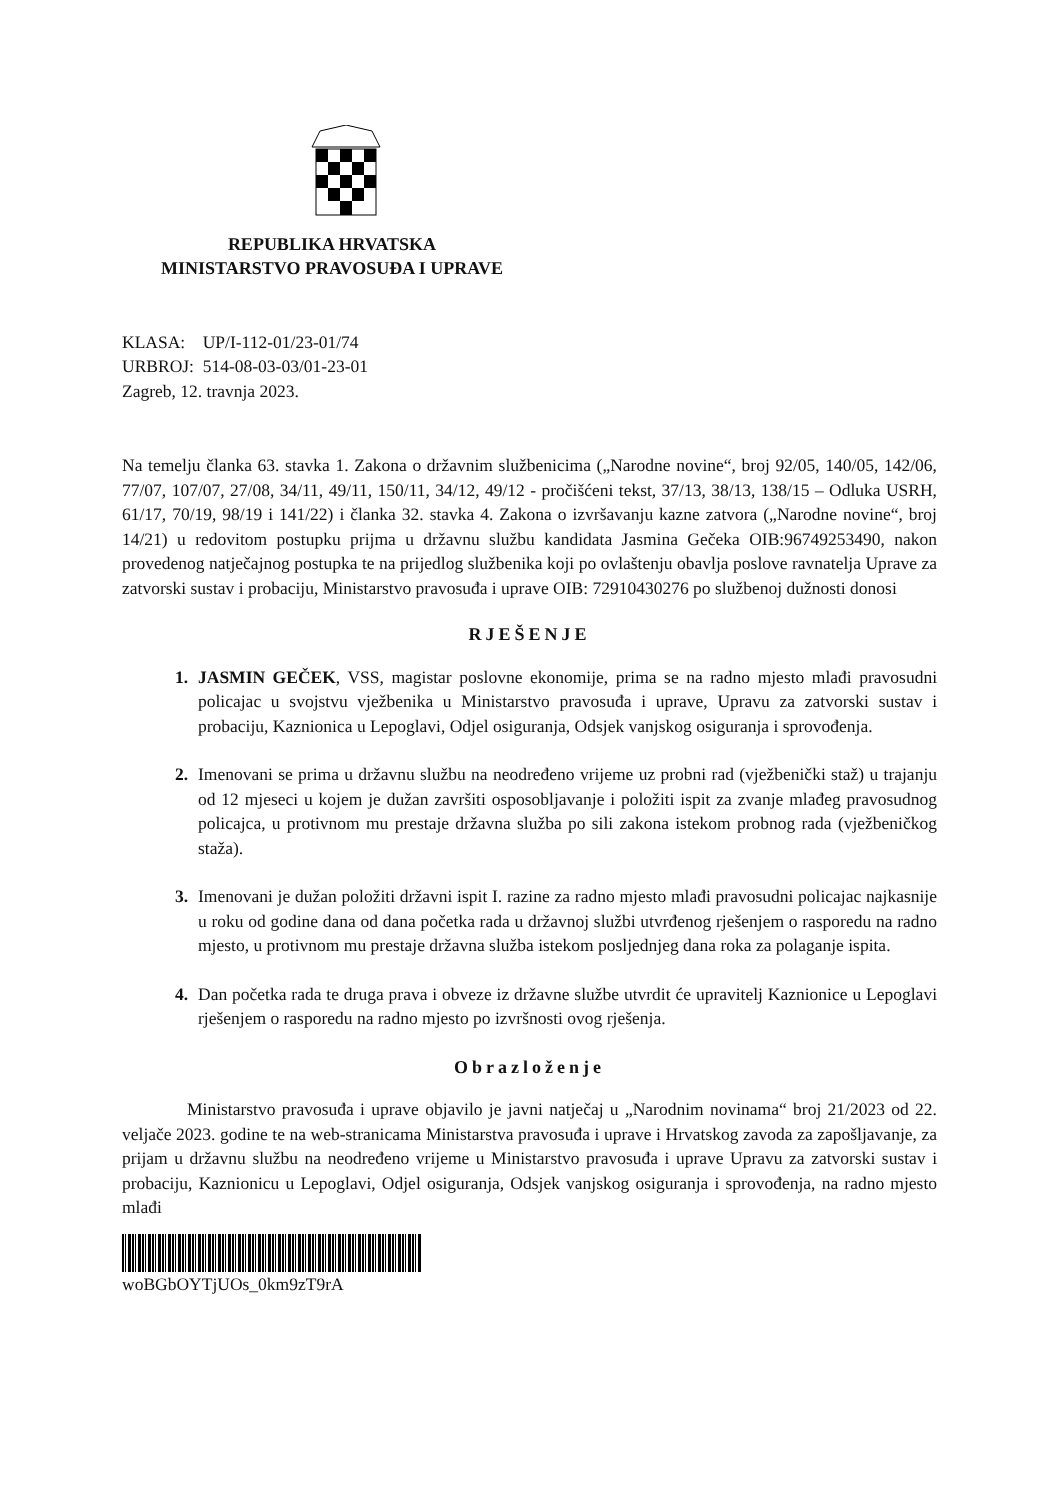REPUBLIKA HRVATSKA
MINISTARSTVO PRAVOSUĐA I UPRAVE
KLASA: UP/I-112-01/23-01/74
URBROJ: 514-08-03-03/01-23-01
Zagreb, 12. travnja 2023.
Na temelju članka 63. stavka 1. Zakona o državnim službenicima („Narodne novine“, broj 92/05, 140/05, 142/06, 77/07, 107/07, 27/08, 34/11, 49/11, 150/11, 34/12, 49/12 - pročišćeni tekst, 37/13, 38/13, 138/15 – Odluka USRH, 61/17, 70/19, 98/19 i 141/22) i članka 32. stavka 4. Zakona o izvršavanju kazne zatvora („Narodne novine“, broj 14/21) u redovitom postupku prijma u državnu službu kandidata Jasmina Gečeka OIB:96749253490, nakon provedenog natječajnog postupka te na prijedlog službenika koji po ovlaštenju obavlja poslove ravnatelja Uprave za zatvorski sustav i probaciju, Ministarstvo pravosuđa i uprave OIB: 72910430276 po službenoj dužnosti donosi
RJEŠENJE
1. JASMIN GEČEK, VSS, magistar poslovne ekonomije, prima se na radno mjesto mlađi pravosudni policajac u svojstvu vježbenika u Ministarstvo pravosuđa i uprave, Upravu za zatvorski sustav i probaciju, Kaznionica u Lepoglavi, Odjel osiguranja, Odsjek vanjskog osiguranja i sprovođenja.
2. Imenovani se prima u državnu službu na neodređeno vrijeme uz probni rad (vježbenički staž) u trajanju od 12 mjeseci u kojem je dužan završiti osposobljavanje i položiti ispit za zvanje mlađeg pravosudnog policajca, u protivnom mu prestaje državna služba po sili zakona istekom probnog rada (vježbeničkog staža).
3. Imenovani je dužan položiti državni ispit I. razine za radno mjesto mlađi pravosudni policajac najkasnije u roku od godine dana od dana početka rada u državnoj službi utvrđenog rješenjem o rasporedu na radno mjesto, u protivnom mu prestaje državna služba istekom posljednjeg dana roka za polaganje ispita.
4. Dan početka rada te druga prava i obveze iz državne službe utvrdit će upravitelj Kaznionice u Lepoglavi rješenjem o rasporedu na radno mjesto po izvršnosti ovog rješenja.
Obrazloženje
Ministarstvo pravosuđa i uprave objavilo je javni natječaj u „Narodnim novinama“ broj 21/2023 od 22. veljače 2023. godine te na web-stranicama Ministarstva pravosuđa i uprave i Hrvatskog zavoda za zapošljavanje, za prijam u državnu službu na neodređeno vrijeme u Ministarstvo pravosuđa i uprave Upravu za zatvorski sustav i probaciju, Kaznionicu u Lepoglavi, Odjel osiguranja, Odsjek vanjskog osiguranja i sprovođenja, na radno mjesto mlađi
woBGbOYTjUOs_0km9zT9rA